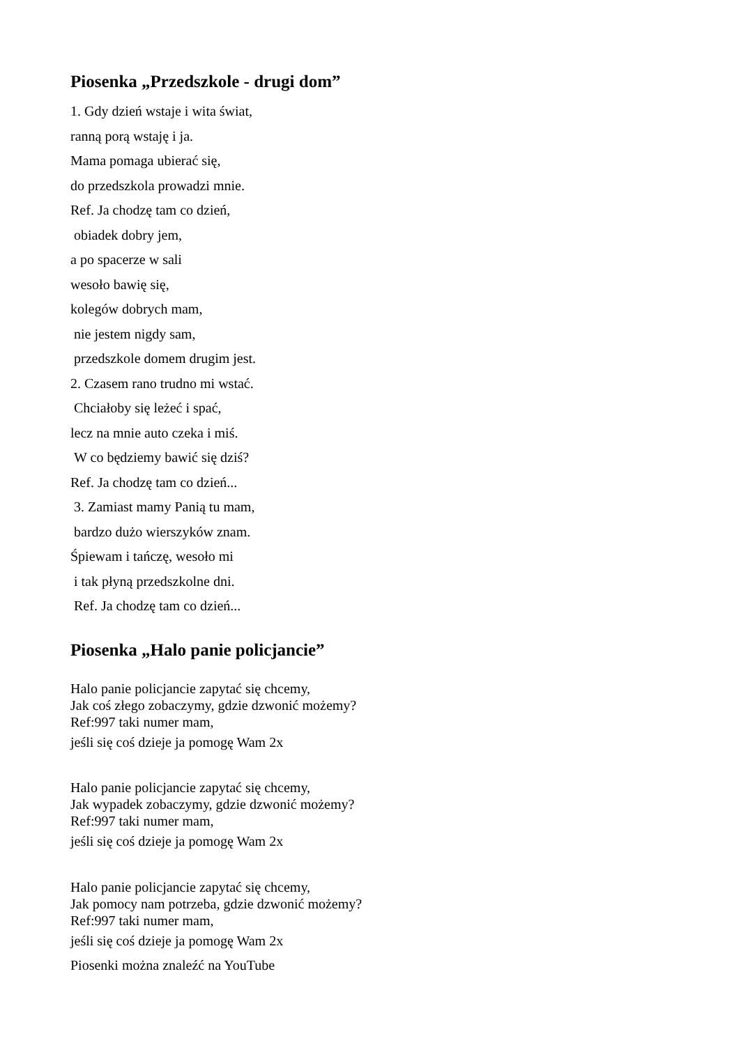Piosenka „Przedszkole - drugi dom”
1. Gdy dzień wstaje i wita świat,
ranną porą wstaję i ja.
Mama pomaga ubierać się,
do przedszkola prowadzi mnie.
Ref. Ja chodzę tam co dzień,
obiadek dobry jem,
a po spacerze w sali
wesoło bawię się,
kolegów dobrych mam,
nie jestem nigdy sam,
przedszkole domem drugim jest.
2. Czasem rano trudno mi wstać.
Chciałoby się leżeć i spać,
lecz na mnie auto czeka i miś.
W co będziemy bawić się dziś?
Ref. Ja chodzę tam co dzień...
3. Zamiast mamy Panią tu mam,
bardzo dużo wierszyków znam.
Śpiewam i tańczę, wesoło mi
i tak płyną przedszkolne dni.
Ref. Ja chodzę tam co dzień...
Piosenka „Halo panie policjancie”
Halo panie policjancie zapytać się chcemy,
Jak coś złego zobaczymy, gdzie dzwonić możemy?
Ref:997 taki numer mam,
jeśli się coś dzieje ja pomogę Wam 2x
Halo panie policjancie zapytać się chcemy,
Jak wypadek zobaczymy, gdzie dzwonić możemy?
Ref:997 taki numer mam,
jeśli się coś dzieje ja pomogę Wam 2x
Halo panie policjancie zapytać się chcemy,
Jak pomocy nam potrzeba, gdzie dzwonić możemy?
Ref:997 taki numer mam,
jeśli się coś dzieje ja pomogę Wam 2x
Piosenki można znaleźć na YouTube